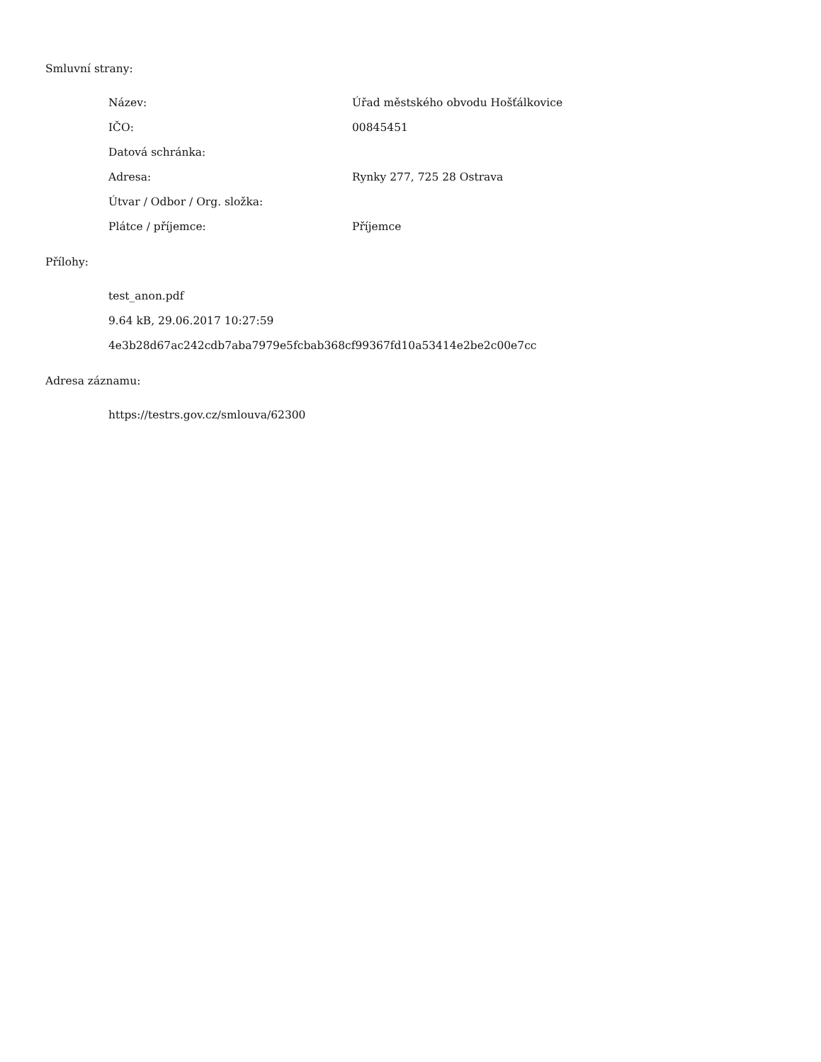Smluvní strany:
Název: Úřad městského obvodu Hošťálkovice
IČO: 00845451
Datová schránka:
Adresa: Rynky 277, 725 28 Ostrava
Útvar / Odbor / Org. složka:
Plátce / příjemce: Příjemce
Přílohy:
test_anon.pdf
9.64 kB, 29.06.2017 10:27:59
4e3b28d67ac242cdb7aba7979e5fcbab368cf99367fd10a53414e2be2c00e7cc
Adresa záznamu:
https://testrs.gov.cz/smlouva/62300